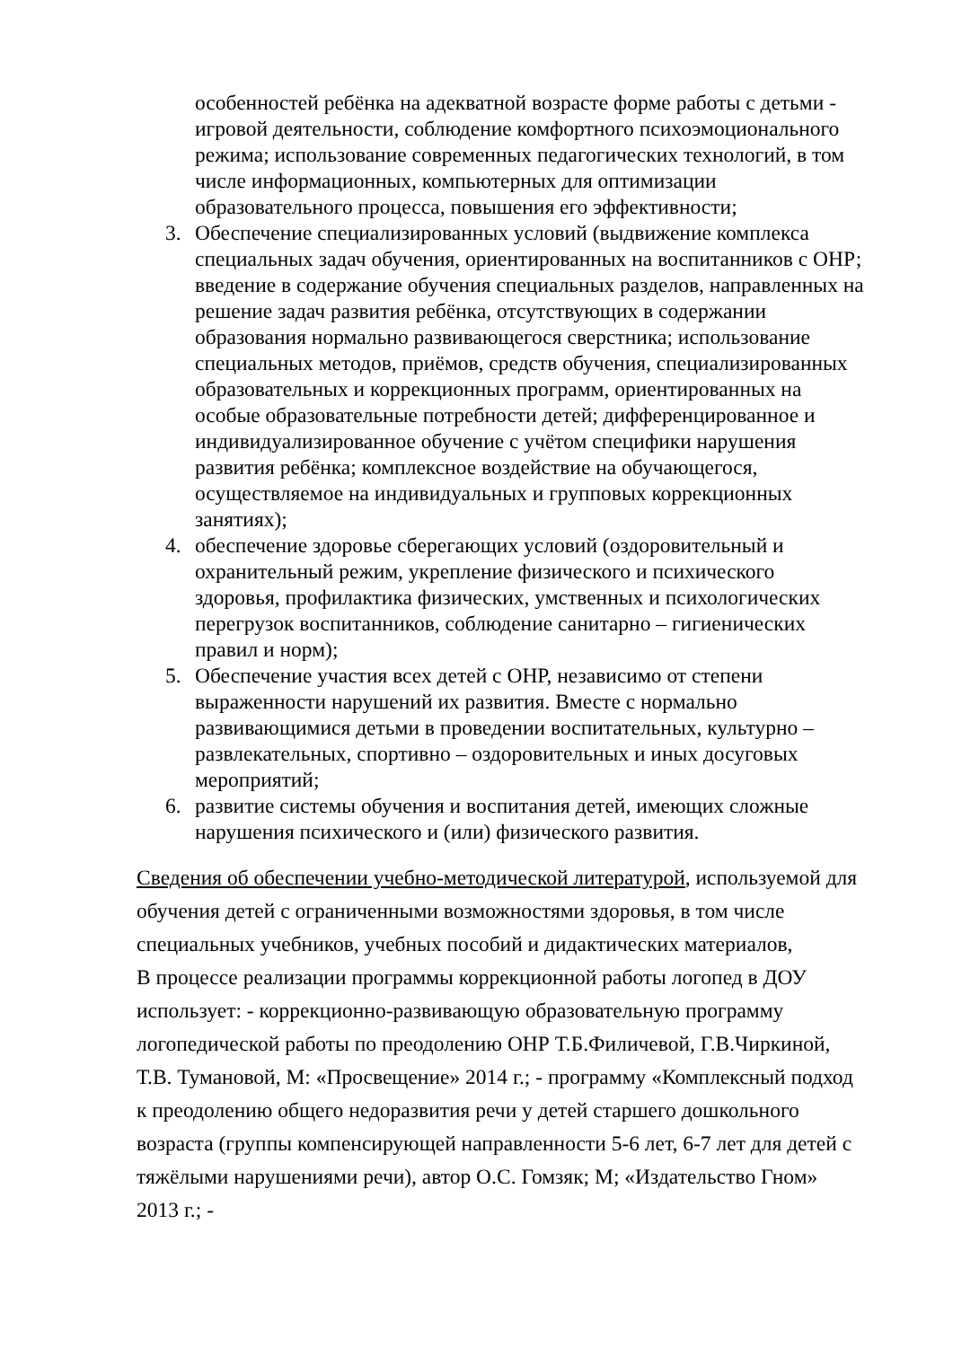особенностей ребёнка на адекватной возрасте форме работы с детьми - игровой деятельности, соблюдение комфортного психоэмоционального режима; использование современных педагогических технологий, в том числе информационных, компьютерных для оптимизации образовательного процесса, повышения его эффективности;
3. Обеспечение специализированных условий (выдвижение комплекса специальных задач обучения, ориентированных на воспитанников с ОНР; введение в содержание обучения специальных разделов, направленных на решение задач развития ребёнка, отсутствующих в содержании образования нормально развивающегося сверстника; использование специальных методов, приёмов, средств обучения, специализированных образовательных и коррекционных программ, ориентированных на особые образовательные потребности детей; дифференцированное и индивидуализированное обучение с учётом специфики нарушения развития ребёнка; комплексное воздействие на обучающегося, осуществляемое на индивидуальных и групповых коррекционных занятиях);
4. обеспечение здоровье сберегающих условий (оздоровительный и охранительный режим, укрепление физического и психического здоровья, профилактика физических, умственных и психологических перегрузок воспитанников, соблюдение санитарно – гигиенических правил и норм);
5. Обеспечение участия всех детей с ОНР, независимо от степени выраженности нарушений их развития. Вместе с нормально развивающимися детьми в проведении воспитательных, культурно – развлекательных, спортивно – оздоровительных и иных досуговых мероприятий;
6. развитие системы обучения и воспитания детей, имеющих сложные нарушения психического и (или) физического развития.
Сведения об обеспечении учебно-методической литературой, используемой для обучения детей с ограниченными возможностями здоровья, в том числе специальных учебников, учебных пособий и дидактических материалов,
В процессе реализации программы коррекционной работы логопед в ДОУ использует: - коррекционно-развивающую образовательную программу логопедической работы по преодолению ОНР Т.Б.Филичевой, Г.В.Чиркиной, Т.В. Тумановой, М: «Просвещение» 2014 г.; - программу «Комплексный подход к преодолению общего недоразвития речи у детей старшего дошкольного возраста (группы компенсирующей направленности 5-6 лет, 6-7 лет для детей с тяжёлыми нарушениями речи), автор О.С. Гомзяк; М; «Издательство Гном» 2013 г.; -